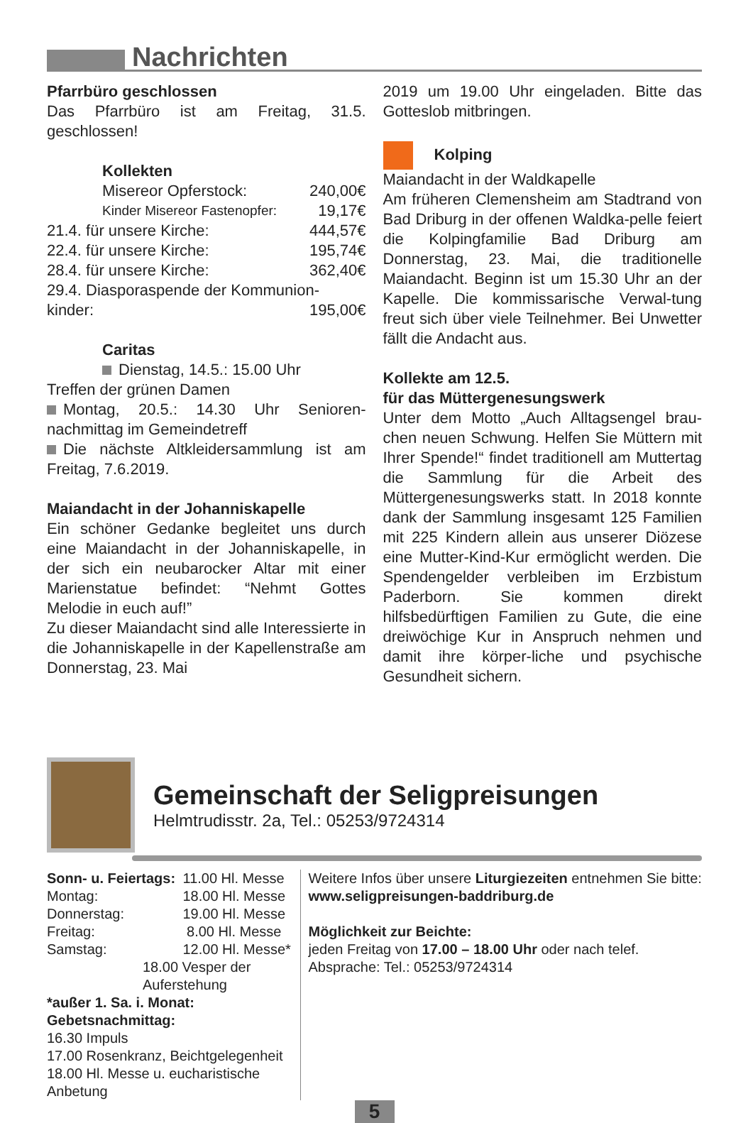Nachrichten
Pfarrbüro geschlossen
Das Pfarrbüro ist am Freitag, 31.5. geschlossen!
Kollekten
Misereor Opferstock: 240,00€
Kinder Misereor Fastenopfer: 19,17€
21.4. für unsere Kirche: 444,57€
22.4. für unsere Kirche: 195,74€
28.4. für unsere Kirche: 362,40€
29.4. Diasporaspende der Kommunion-
kinder: 195,00€
Caritas
Dienstag, 14.5.: 15.00 Uhr
Treffen der grünen Damen
Montag, 20.5.: 14.30 Uhr Senioren-nachmittag im Gemeindetreff
Die nächste Altkleidersammlung ist am Freitag, 7.6.2019.
Maiandacht in der Johanniskapelle
Ein schöner Gedanke begleitet uns durch eine Maiandacht in der Johanniskapelle, in der sich ein neubarocker Altar mit einer Marienstatue befindet: “Nehmt Gottes Melodie in euch auf!”
Zu dieser Maiandacht sind alle Interessierte in die Johanniskapelle in der Kapellenstraße am Donnerstag, 23. Mai
2019 um 19.00 Uhr eingeladen. Bitte das Gotteslob mitbringen.
Kolping
Maiandacht in der Waldkapelle
Am früheren Clemensheim am Stadtrand von Bad Driburg in der offenen Waldka-pelle feiert die Kolpingfamilie Bad Driburg am Donnerstag, 23. Mai, die traditionelle Maiandacht. Beginn ist um 15.30 Uhr an der Kapelle. Die kommissarische Verwal-tung freut sich über viele Teilnehmer. Bei Unwetter fällt die Andacht aus.
Kollekte am 12.5.
für das Müttergenesungswerk
Unter dem Motto „Auch Alltagsengel brau-chen neuen Schwung. Helfen Sie Müttern mit Ihrer Spende!“ findet traditionell am Muttertag die Sammlung für die Arbeit des Müttergenesungswerks statt. In 2018 konnte dank der Sammlung insgesamt 125 Familien mit 225 Kindern allein aus unserer Diözese eine Mutter-Kind-Kur ermöglicht werden. Die Spendengelder verbleiben im Erzbistum Paderborn. Sie kommen direkt hilfsbedürftigen Familien zu Gute, die eine dreiwöchige Kur in Anspruch nehmen und damit ihre körper-liche und psychische Gesundheit sichern.
Gemeinschaft der Seligpreisungen
Helmtrudisstr. 2a, Tel.: 05253/9724314
| Sonn- u. Feiertags: | 11.00 Hl. Messe |
| Montag: | 18.00 Hl. Messe |
| Donnerstag: | 19.00 Hl. Messe |
| Freitag: | 8.00 Hl. Messe |
| Samstag: | 12.00 Hl. Messe* |
| 18.00 Vesper der Auferstehung | |
| *außer 1. Sa. i. Monat: Gebetsnachmittag: | |
| 16.30 Impuls | |
| 17.00 Rosenkranz, Beichtgelegenheit | |
| 18.00 Hl. Messe u. eucharistische Anbetung | |
Weitere Infos über unsere Liturgiezeiten entnehmen Sie bitte:
www.seligpreisungen-baddriburg.de
Möglichkeit zur Beichte:
jeden Freitag von 17.00 – 18.00 Uhr oder nach telef. Absprache: Tel.: 05253/9724314
5